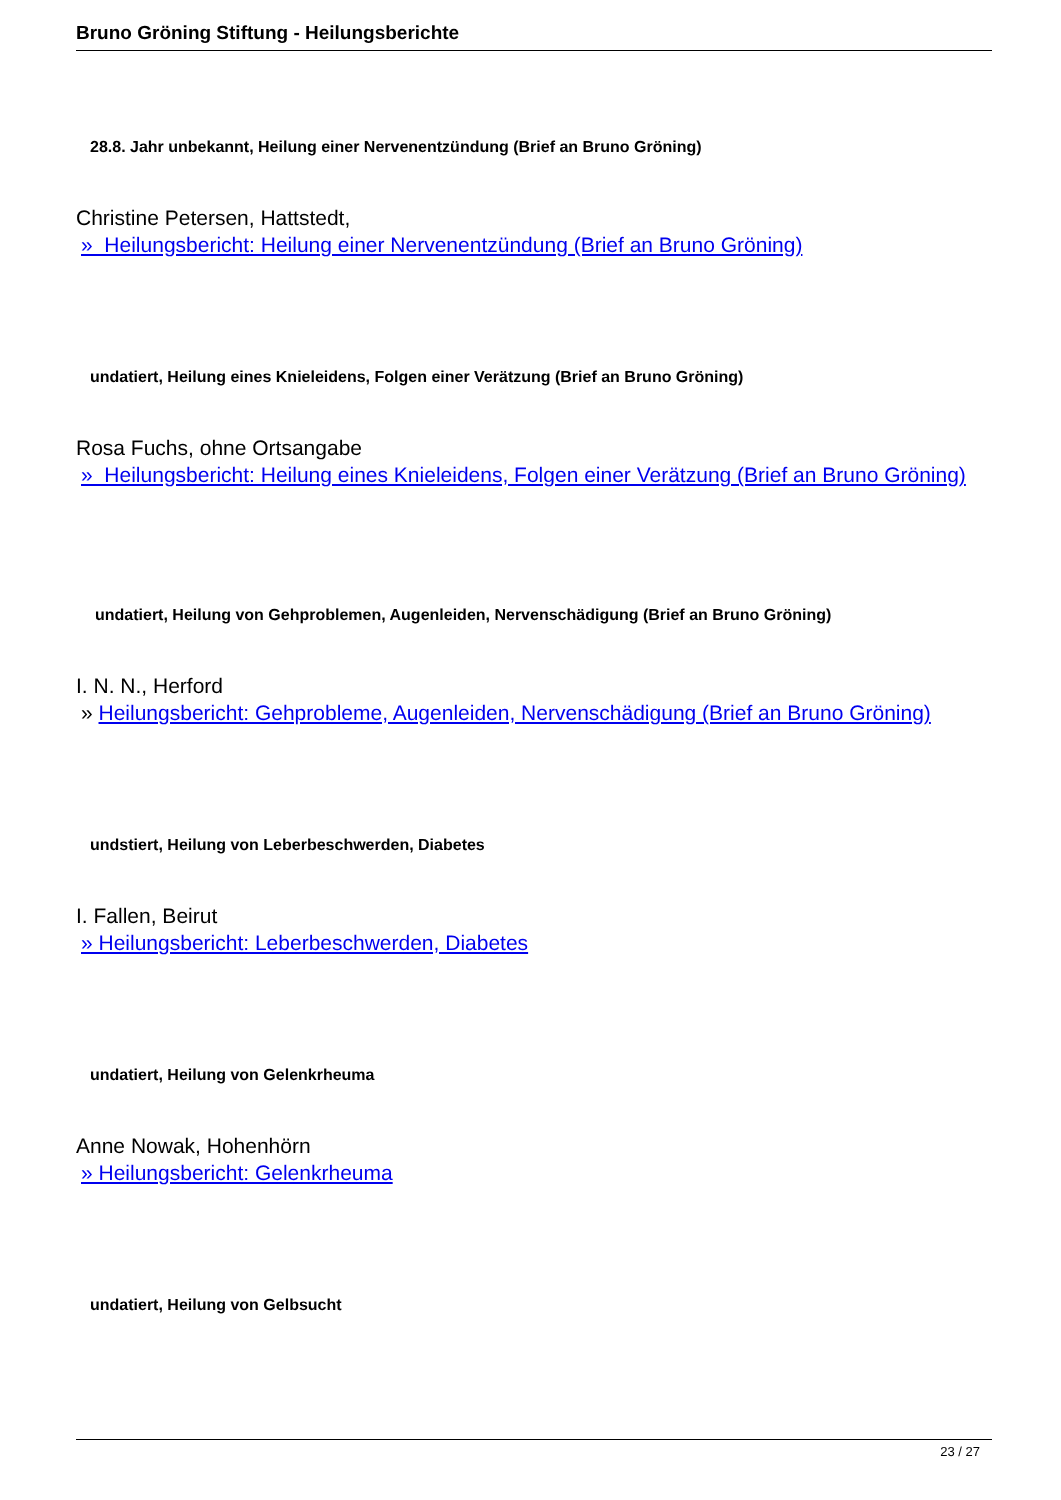Bruno Gröning Stiftung - Heilungsberichte
28.8. Jahr unbekannt, Heilung einer Nervenentzündung (Brief an Bruno Gröning)
Christine Petersen, Hattstedt,
» Heilungsbericht: Heilung einer Nervenentzündung (Brief an Bruno Gröning)
undatiert, Heilung eines Knieleidens, Folgen einer Verätzung (Brief an Bruno Gröning)
Rosa Fuchs, ohne Ortsangabe
» Heilungsbericht: Heilung eines Knieleidens, Folgen einer Verätzung (Brief an Bruno Gröning)
undatiert, Heilung von Gehproblemen, Augenleiden, Nervenschädigung (Brief an Bruno Gröning)
I. N. N., Herford
» Heilungsbericht: Gehprobleme, Augenleiden, Nervenschädigung (Brief an Bruno Gröning)
undstiert, Heilung von Leberbeschwerden, Diabetes
I. Fallen, Beirut
» Heilungsbericht: Leberbeschwerden, Diabetes
undatiert, Heilung von Gelenkrheuma
Anne Nowak, Hohenhörn
» Heilungsbericht: Gelenkrheuma
undatiert, Heilung von Gelbsucht
23 / 27